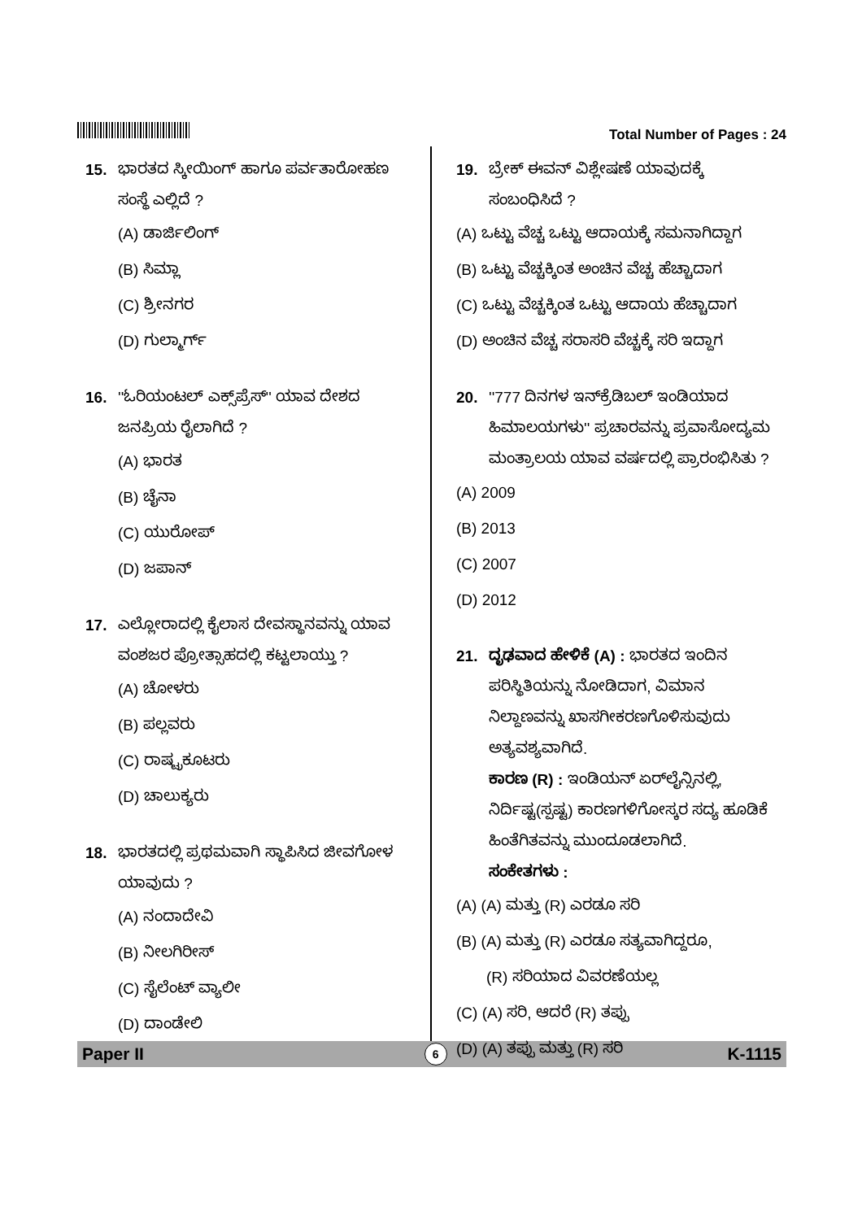Total Number of Pages : 24
15. ಭಾರತದ ಸ್ಕೀಯಿಂಗ್ ಹಾಗೂ ಪರ್ವತಾರೋಹಣ ಸಂಸ್ಥೆ ಎಲ್ಲಿದೆ ?
(A) ಡಾರ್ಜಿಲಿಂಗ್
(B) ಸಿಮ್ಲಾ
(C) ಶ್ರೀನಗರ
(D) ಗುಲ್ಮಾರ್ಗ್
16. ''ಓರಿಯಂಟಲ್ ಎಕ್ಸ್‌ಪ್ರೆಸ್'' ಯಾವ ದೇಶದ ಜನಪ್ರಿಯ ರೈಲಾಗಿದೆ ?
(A) ಭಾರತ
(B) ಚೈನಾ
(C) ಯುರೋಪ್
(D) ಜಪಾನ್
17. ಎಲ್ಲೋರಾದಲ್ಲಿ ಕೈಲಾಸ ದೇವಸ್ಥಾನವನ್ನು ಯಾವ ವಂಶಜರ ಪ್ರೋತ್ಸಾಹದಲ್ಲಿ ಕಟ್ಟಲಾಯ್ತು ?
(A) ಚೋಳರು
(B) ಪಲ್ಲವರು
(C) ರಾಷ್ಟ್ರಕೂಟರು
(D) ಚಾಲುಕ್ಯರು
18. ಭಾರತದಲ್ಲಿ ಪ್ರಥಮವಾಗಿ ಸ್ಥಾಪಿಸಿದ ಜೀವಗೋಳ ಯಾವುದು ?
(A) ನಂದಾದೇವಿ
(B) ನೀಲಗಿರೀಸ್
(C) ಸೈಲೆಂಟ್ ವ್ಯಾಲೀ
(D) ದಾಂಡೇಲಿ
19. ಬ್ರೇಕ್ ಈವನ್ ವಿಶ್ಲೇಷಣೆ ಯಾವುದಕ್ಕೆ ಸಂಬಂಧಿಸಿದೆ ?
(A) ಒಟ್ಟು ವೆಚ್ಚ ಒಟ್ಟು ಆದಾಯಕ್ಕೆ ಸಮನಾಗಿದ್ದಾಗ
(B) ಒಟ್ಟು ವೆಚ್ಚಕ್ಕಿಂತ ಅಂಚಿನ ವೆಚ್ಚ ಹೆಚ್ಚಾದಾಗ
(C) ಒಟ್ಟು ವೆಚ್ಚಕ್ಕಿಂತ ಒಟ್ಟು ಆದಾಯ ಹೆಚ್ಚಾದಾಗ
(D) ಅಂಚಿನ ವೆಚ್ಚ ಸರಾಸರಿ ವೆಚ್ಚಕ್ಕೆ ಸರಿ ಇದ್ದಾಗ
20. ''777 ದಿನಗಳ ಇನ್‌ಕ್ರೆಡಿಬಲ್ ಇಂಡಿಯಾದ ಹಿಮಾಲಯಗಳು'' ಪ್ರಚಾರವನ್ನು ಪ್ರವಾಸೋದ್ಯಮ ಮಂತ್ರಾಲಯ ಯಾವ ವರ್ಷದಲ್ಲಿ ಪ್ರಾರಂಭಿಸಿತು ?
(A) 2009
(B) 2013
(C) 2007
(D) 2012
21. ದೃಢವಾದ ಹೇಳಿಕೆ (A) : ಭಾರತದ ಇಂದಿನ ಪರಿಸ್ಥಿತಿಯನ್ನು ನೋಡಿದಾಗ, ವಿಮಾನ ನಿಲ್ದಾಣವನ್ನು ಖಾಸಗೀಕರಣಗೊಳಿಸುವುದು ಅತ್ಯವಶ್ಯವಾಗಿದೆ.
ಕಾರಣ (R) : ಇಂಡಿಯನ್ ಏರ್‌ಲೈನ್ಸಿನಲ್ಲಿ, ನಿರ್ದಿಷ್ಟ(ಸ್ಪಷ್ಟ) ಕಾರಣಗಳಿಗೋಸ್ಕರ ಸದ್ಯ ಹೂಡಿಕೆ ಹಿಂತೆಗಿತವನ್ನು ಮುಂದೂಡಲಾಗಿದೆ.
ಸಂಕೇತಗಳು :
(A) (A) ಮತ್ತು (R) ಎರಡೂ ಸರಿ
(B) (A) ಮತ್ತು (R) ಎರಡೂ ಸತ್ಯವಾಗಿದ್ದರೂ,
(R) ಸರಿಯಾದ ವಿವರಣೆಯಲ್ಲ
(C) (A) ಸರಿ, ಆದರೆ (R) ತಪ್ಪು
(D) (A) ತಪ್ಪು ಮತ್ತು (R) ಸರಿ
Paper II 6 K-1115